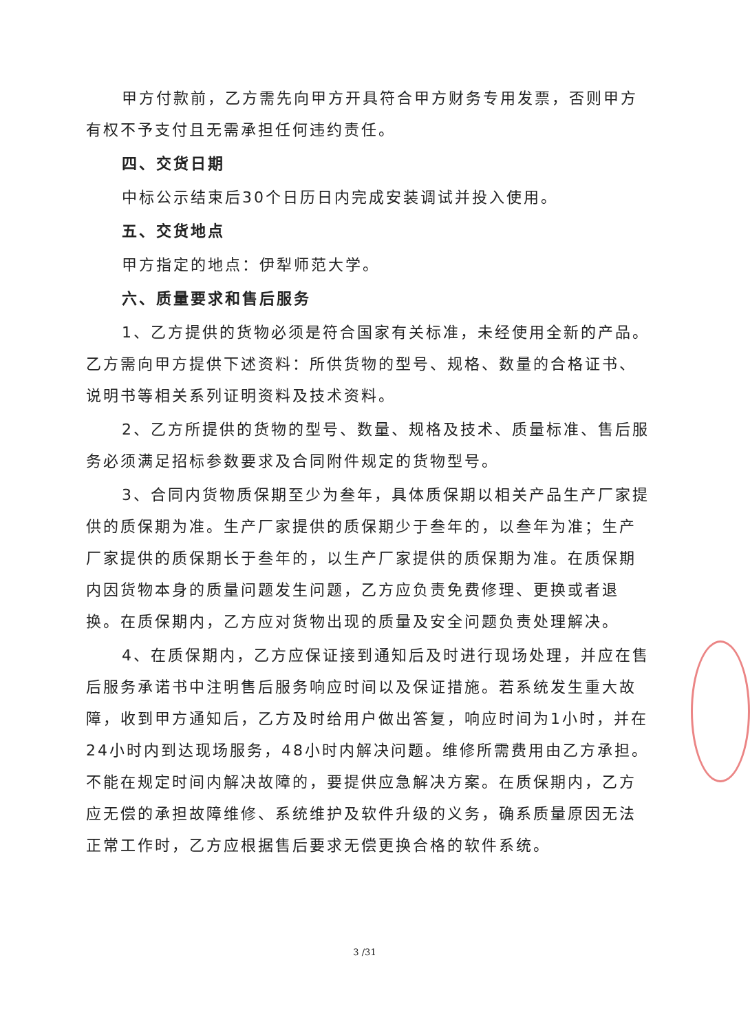甲方付款前，乙方需先向甲方开具符合甲方财务专用发票，否则甲方有权不予支付且无需承担任何违约责任。
四、交货日期
中标公示结束后30个日历日内完成安装调试并投入使用。
五、交货地点
甲方指定的地点：伊犁师范大学。
六、质量要求和售后服务
1、乙方提供的货物必须是符合国家有关标准，未经使用全新的产品。乙方需向甲方提供下述资料：所供货物的型号、规格、数量的合格证书、说明书等相关系列证明资料及技术资料。
2、乙方所提供的货物的型号、数量、规格及技术、质量标准、售后服务必须满足招标参数要求及合同附件规定的货物型号。
3、合同内货物质保期至少为叁年，具体质保期以相关产品生产厂家提供的质保期为准。生产厂家提供的质保期少于叁年的，以叁年为准；生产厂家提供的质保期长于叁年的，以生产厂家提供的质保期为准。在质保期内因货物本身的质量问题发生问题，乙方应负责免费修理、更换或者退换。在质保期内，乙方应对货物出现的质量及安全问题负责处理解决。
4、在质保期内，乙方应保证接到通知后及时进行现场处理，并应在售后服务承诺书中注明售后服务响应时间以及保证措施。若系统发生重大故障，收到甲方通知后，乙方及时给用户做出答复，响应时间为1小时，并在24小时内到达现场服务，48小时内解决问题。维修所需费用由乙方承担。不能在规定时间内解决故障的，要提供应急解决方案。在质保期内，乙方应无偿的承担故障维修、系统维护及软件升级的义务，确系质量原因无法正常工作时，乙方应根据售后要求无偿更换合格的软件系统。
3 /31